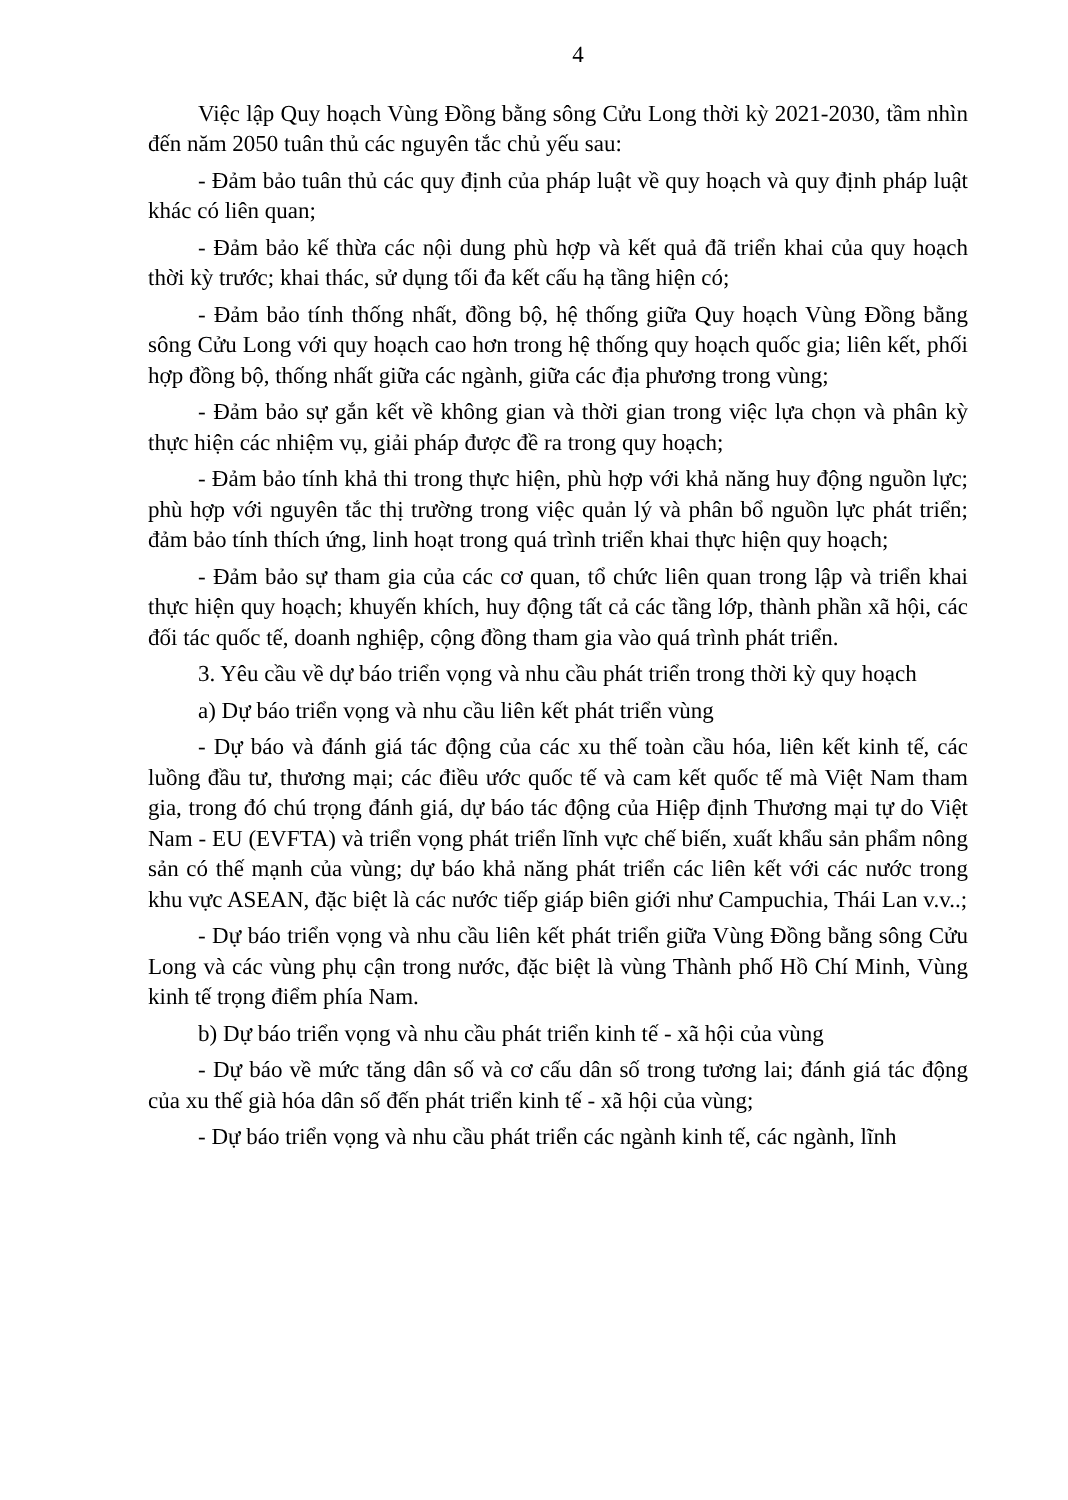4
Việc lập Quy hoạch Vùng Đồng bằng sông Cửu Long thời kỳ 2021-2030, tầm nhìn đến năm 2050 tuân thủ các nguyên tắc chủ yếu sau:
- Đảm bảo tuân thủ các quy định của pháp luật về quy hoạch và quy định pháp luật khác có liên quan;
- Đảm bảo kế thừa các nội dung phù hợp và kết quả đã triển khai của quy hoạch thời kỳ trước; khai thác, sử dụng tối đa kết cấu hạ tầng hiện có;
- Đảm bảo tính thống nhất, đồng bộ, hệ thống giữa Quy hoạch Vùng Đồng bằng sông Cửu Long với quy hoạch cao hơn trong hệ thống quy hoạch quốc gia; liên kết, phối hợp đồng bộ, thống nhất giữa các ngành, giữa các địa phương trong vùng;
- Đảm bảo sự gắn kết về không gian và thời gian trong việc lựa chọn và phân kỳ thực hiện các nhiệm vụ, giải pháp được đề ra trong quy hoạch;
- Đảm bảo tính khả thi trong thực hiện, phù hợp với khả năng huy động nguồn lực; phù hợp với nguyên tắc thị trường trong việc quản lý và phân bổ nguồn lực phát triển; đảm bảo tính thích ứng, linh hoạt trong quá trình triển khai thực hiện quy hoạch;
- Đảm bảo sự tham gia của các cơ quan, tổ chức liên quan trong lập và triển khai thực hiện quy hoạch; khuyến khích, huy động tất cả các tầng lớp, thành phần xã hội, các đối tác quốc tế, doanh nghiệp, cộng đồng tham gia vào quá trình phát triển.
3. Yêu cầu về dự báo triển vọng và nhu cầu phát triển trong thời kỳ quy hoạch
a) Dự báo triển vọng và nhu cầu liên kết phát triển vùng
- Dự báo và đánh giá tác động của các xu thế toàn cầu hóa, liên kết kinh tế, các luồng đầu tư, thương mại; các điều ước quốc tế và cam kết quốc tế mà Việt Nam tham gia, trong đó chú trọng đánh giá, dự báo tác động của Hiệp định Thương mại tự do Việt Nam - EU (EVFTA) và triển vọng phát triển lĩnh vực chế biến, xuất khẩu sản phẩm nông sản có thế mạnh của vùng; dự báo khả năng phát triển các liên kết với các nước trong khu vực ASEAN, đặc biệt là các nước tiếp giáp biên giới như Campuchia, Thái Lan v.v..;
- Dự báo triển vọng và nhu cầu liên kết phát triển giữa Vùng Đồng bằng sông Cửu Long và các vùng phụ cận trong nước, đặc biệt là vùng Thành phố Hồ Chí Minh, Vùng kinh tế trọng điểm phía Nam.
b) Dự báo triển vọng và nhu cầu phát triển kinh tế - xã hội của vùng
- Dự báo về mức tăng dân số và cơ cấu dân số trong tương lai; đánh giá tác động của xu thế già hóa dân số đến phát triển kinh tế - xã hội của vùng;
- Dự báo triển vọng và nhu cầu phát triển các ngành kinh tế, các ngành, lĩnh